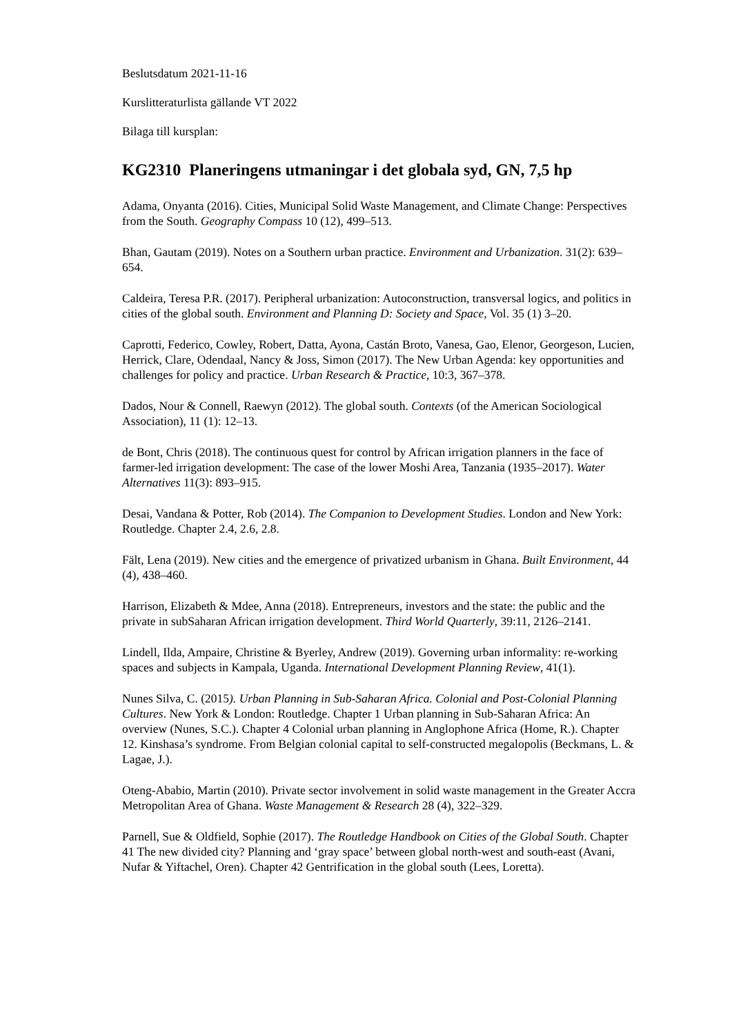Beslutsdatum 2021-11-16
Kurslitteraturlista gällande VT 2022
Bilaga till kursplan:
KG2310 Planeringens utmaningar i det globala syd, GN, 7,5 hp
Adama, Onyanta (2016). Cities, Municipal Solid Waste Management, and Climate Change: Perspectives from the South. Geography Compass 10 (12), 499–513.
Bhan, Gautam (2019). Notes on a Southern urban practice. Environment and Urbanization. 31(2): 639–654.
Caldeira, Teresa P.R. (2017). Peripheral urbanization: Autoconstruction, transversal logics, and politics in cities of the global south. Environment and Planning D: Society and Space, Vol. 35 (1) 3–20.
Caprotti, Federico, Cowley, Robert, Datta, Ayona, Castán Broto, Vanesa, Gao, Elenor, Georgeson, Lucien, Herrick, Clare, Odendaal, Nancy & Joss, Simon (2017). The New Urban Agenda: key opportunities and challenges for policy and practice. Urban Research & Practice, 10:3, 367–378.
Dados, Nour & Connell, Raewyn (2012). The global south. Contexts (of the American Sociological Association), 11 (1): 12–13.
de Bont, Chris (2018). The continuous quest for control by African irrigation planners in the face of farmer-led irrigation development: The case of the lower Moshi Area, Tanzania (1935–2017). Water Alternatives 11(3): 893–915.
Desai, Vandana & Potter, Rob (2014). The Companion to Development Studies. London and New York: Routledge. Chapter 2.4, 2.6, 2.8.
Fält, Lena (2019). New cities and the emergence of privatized urbanism in Ghana. Built Environment, 44 (4), 438–460.
Harrison, Elizabeth & Mdee, Anna (2018). Entrepreneurs, investors and the state: the public and the private in subSaharan African irrigation development. Third World Quarterly, 39:11, 2126–2141.
Lindell, Ilda, Ampaire, Christine & Byerley, Andrew (2019). Governing urban informality: re-working spaces and subjects in Kampala, Uganda. International Development Planning Review, 41(1).
Nunes Silva, C. (2015). Urban Planning in Sub-Saharan Africa. Colonial and Post-Colonial Planning Cultures. New York & London: Routledge. Chapter 1 Urban planning in Sub-Saharan Africa: An overview (Nunes, S.C.). Chapter 4 Colonial urban planning in Anglophone Africa (Home, R.). Chapter 12. Kinshasa’s syndrome. From Belgian colonial capital to self-constructed megalopolis (Beckmans, L. & Lagae, J.).
Oteng-Ababio, Martin (2010). Private sector involvement in solid waste management in the Greater Accra Metropolitan Area of Ghana. Waste Management & Research 28 (4), 322–329.
Parnell, Sue & Oldfield, Sophie (2017). The Routledge Handbook on Cities of the Global South. Chapter 41 The new divided city? Planning and ‘gray space’ between global north-west and south-east (Avani, Nufar & Yiftachel, Oren). Chapter 42 Gentrification in the global south (Lees, Loretta).